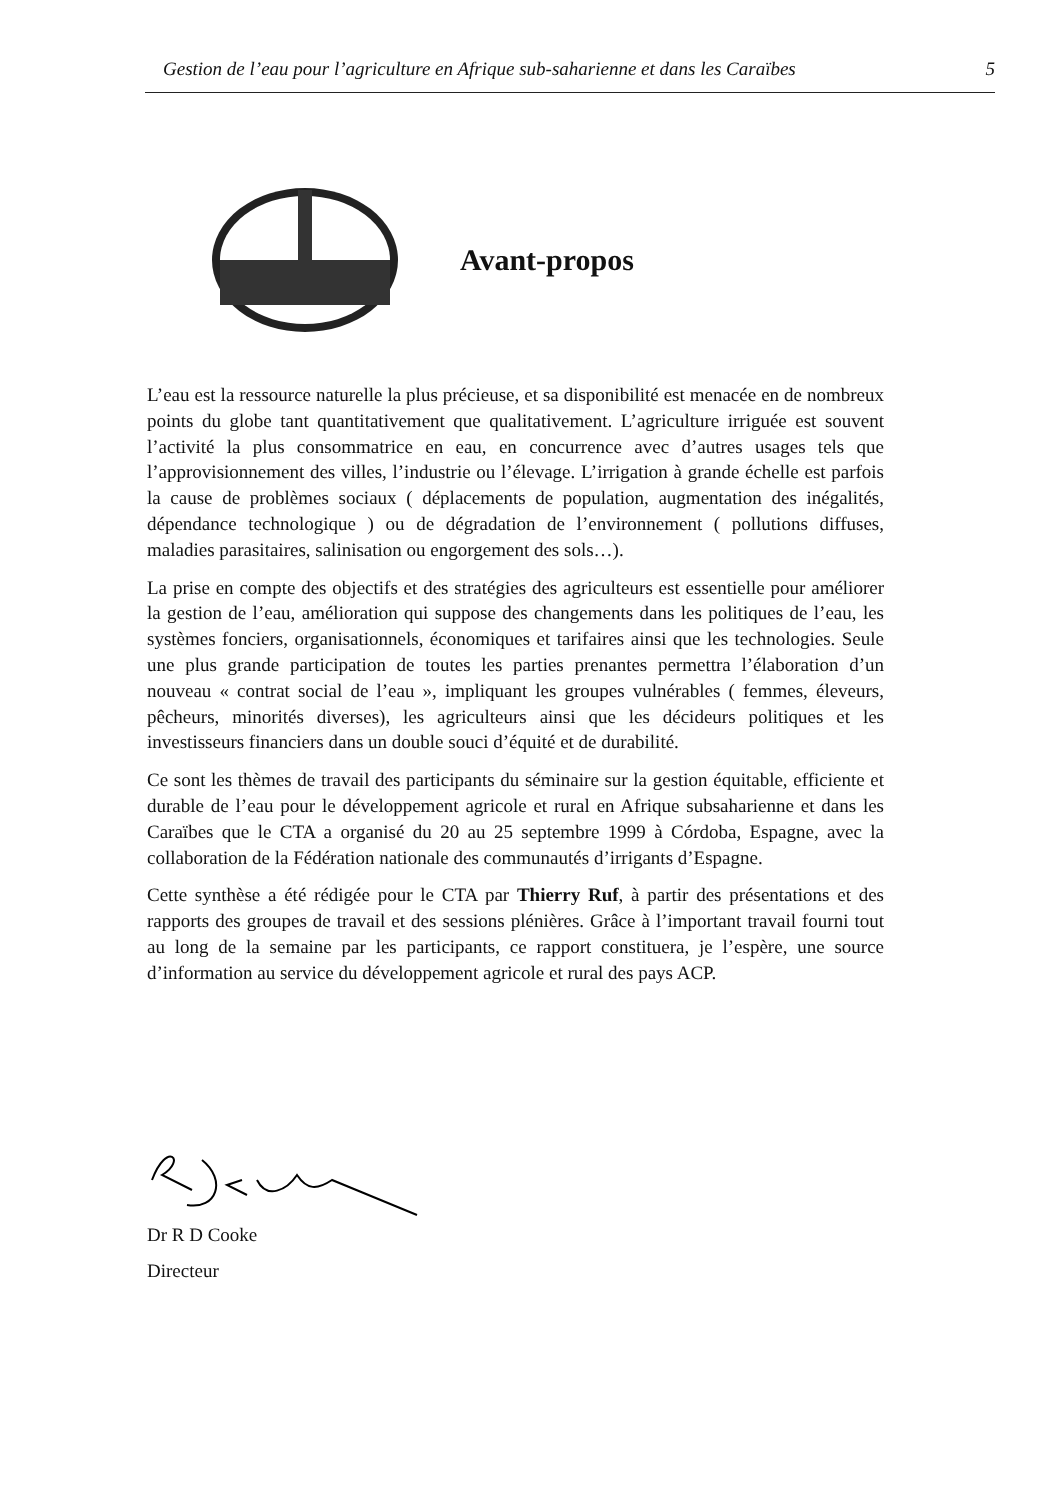Gestion de l’eau pour l’agriculture en Afrique sub-saharienne et dans les Caraïbes 5
Avant-propos
L’eau est la ressource naturelle la plus précieuse, et sa disponibilité est menacée en de nombreux points du globe tant quantitativement que qualitativement. L’agriculture irriguée est souvent l’activité la plus consommatrice en eau, en concurrence avec d’autres usages tels que l’approvisionnement des villes, l’industrie ou l’élevage. L’irrigation à grande échelle est parfois la cause de problèmes sociaux ( déplacements de population, augmentation des inégalités, dépendance technologique ) ou de dégradation de l’environnement ( pollutions diffuses, maladies parasitaires, salinisation ou engorgement des sols…).
La prise en compte des objectifs et des stratégies des agriculteurs est essentielle pour améliorer la gestion de l’eau, amélioration qui suppose des changements dans les politiques de l’eau, les systèmes fonciers, organisationnels, économiques et tarifaires ainsi que les technologies. Seule une plus grande participation de toutes les parties prenantes permettra l’élaboration d’un nouveau « contrat social de l’eau », impliquant les groupes vulnérables ( femmes, éleveurs, pêcheurs, minorités diverses), les agriculteurs ainsi que les décideurs politiques et les investisseurs financiers dans un double souci d’équité et de durabilité.
Ce sont les thèmes de travail des participants du séminaire sur la gestion équitable, efficiente et durable de l’eau pour le développement agricole et rural en Afrique subsaharienne et dans les Caraïbes que le CTA a organisé du 20 au 25 septembre 1999 à Córdoba, Espagne, avec la collaboration de la Fédération nationale des communautés d’irrigants d’Espagne.
Cette synthèse a été rédigée pour le CTA par Thierry Ruf, à partir des présentations et des rapports des groupes de travail et des sessions plénières. Grâce à l’important travail fourni tout au long de la semaine par les participants, ce rapport constituera, je l’espère, une source d’information au service du développement agricole et rural des pays ACP.
Dr R D Cooke
Directeur